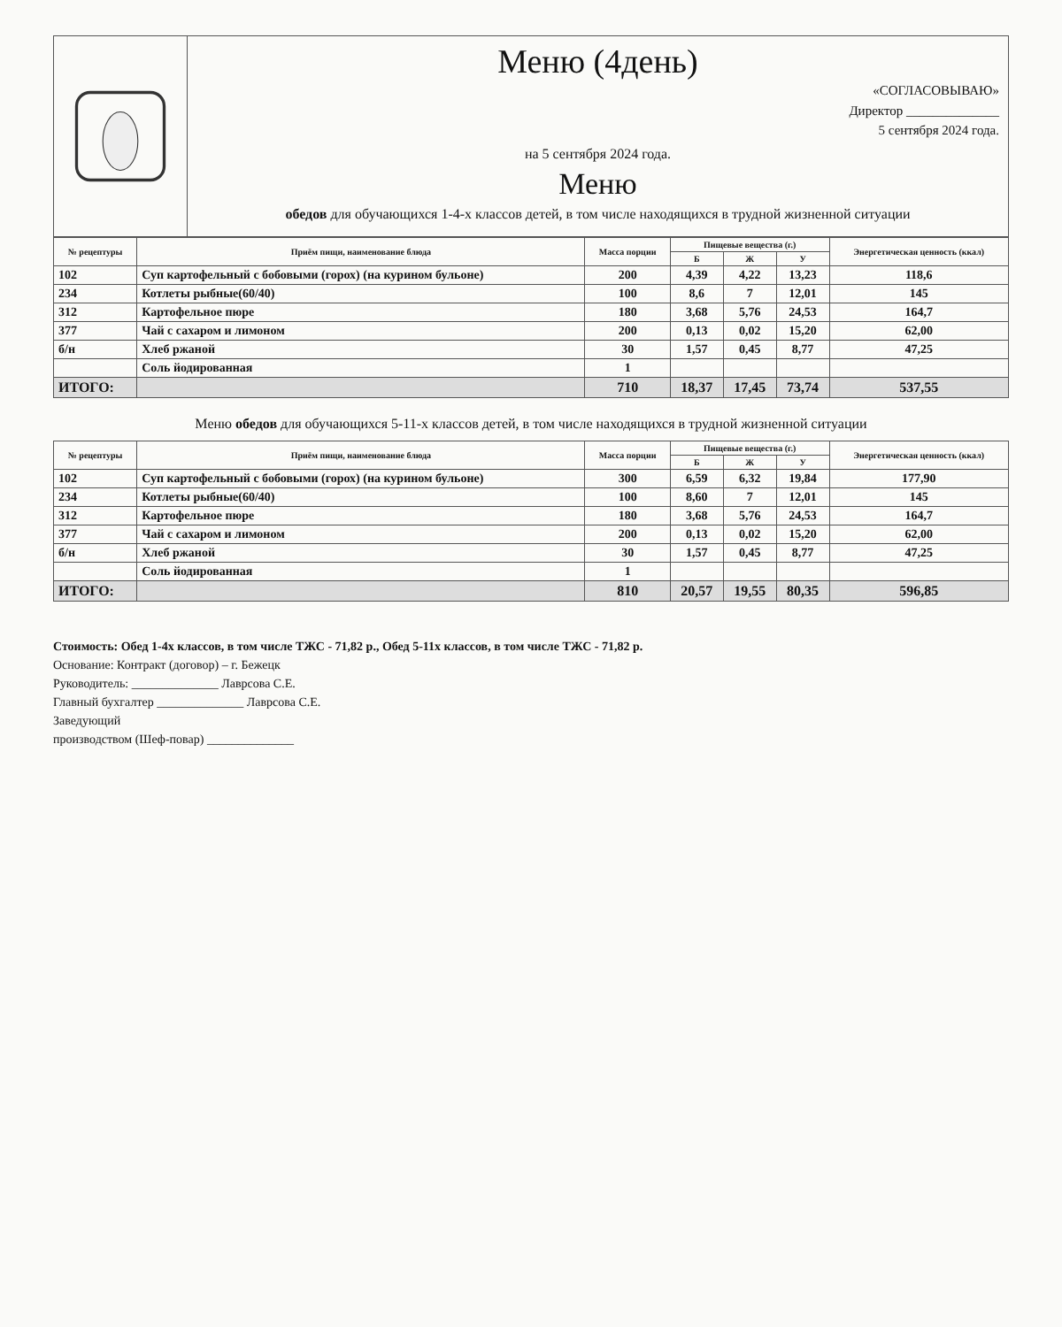Меню (4день)
«СОГЛАСОВЫВАЮ»
Директор ______________
5 сентября 2024 года.
на 5 сентября 2024 года.
Меню
обедов для обучающихся 1-4-х классов детей, в том числе находящихся в трудной жизненной ситуации
| № рецептуры | Приём пищи, наименование блюда | Масса порции | Пищевые вещества (г.) | | | Энергетическая ценность (ккал) |
| --- | --- | --- | --- | --- | --- | --- |
| | | | Б | Ж | У | |
| 102 | Суп картофельный с бобовыми (горох) (на курином бульоне) | 200 | 4,39 | 4,22 | 13,23 | 118,6 |
| 234 | Котлеты рыбные(60/40) | 100 | 8,6 | 7 | 12,01 | 145 |
| 312 | Картофельное пюре | 180 | 3,68 | 5,76 | 24,53 | 164,7 |
| 377 | Чай с сахаром и лимоном | 200 | 0,13 | 0,02 | 15,20 | 62,00 |
| б/н | Хлеб ржаной | 30 | 1,57 | 0,45 | 8,77 | 47,25 |
| | Соль йодированная | 1 | | | | |
| ИТОГО: | | 710 | 18,37 | 17,45 | 73,74 | 537,55 |
Меню обедов для обучающихся 5-11-х классов детей, в том числе находящихся в трудной жизненной ситуации
| № рецептуры | Приём пищи, наименование блюда | Масса порции | Пищевые вещества (г.) | | | Энергетическая ценность (ккал) |
| --- | --- | --- | --- | --- | --- | --- |
| | | | Б | Ж | У | |
| 102 | Суп картофельный с бобовыми (горох) (на курином бульоне) | 300 | 6,59 | 6,32 | 19,84 | 177,90 |
| 234 | Котлеты рыбные(60/40) | 100 | 8,60 | 7 | 12,01 | 145 |
| 312 | Картофельное пюре | 180 | 3,68 | 5,76 | 24,53 | 164,7 |
| 377 | Чай с сахаром и лимоном | 200 | 0,13 | 0,02 | 15,20 | 62,00 |
| б/н | Хлеб ржаной | 30 | 1,57 | 0,45 | 8,77 | 47,25 |
| | Соль йодированная | 1 | | | | |
| ИТОГО: | | 810 | 20,57 | 19,55 | 80,35 | 596,85 |
Стоимость: Обед 1-4х классов, в том числе ТЖС - 71,82 р., Обед 5-11х классов, в том числе ТЖС - 71,82 р.
Основание: Контракт (договор) – г. Бежецк
Руководитель: ______________ Лаврсова С.Е.
Главный бухгалтер ______________ Лаврсова С.Е.
Заведующий
производством (Шеф-повар) ______________